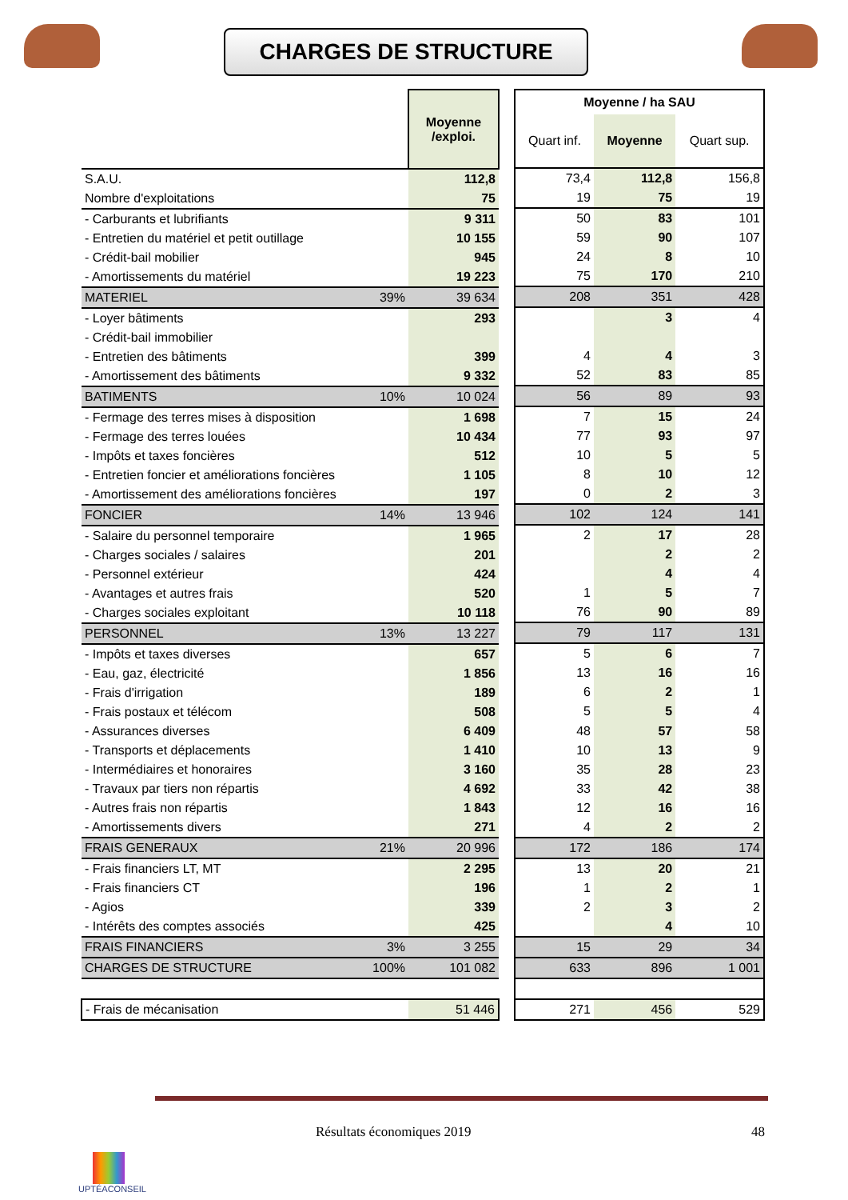CHARGES DE STRUCTURE
| | Moyenne /exploi. |
| --- | --- |
| S.A.U. | 112,8 |
| Nombre d'exploitations | 75 |
| - Carburants et lubrifiants | 9 311 |
| - Entretien du matériel et petit outillage | 10 155 |
| - Crédit-bail mobilier | 945 |
| - Amortissements du matériel | 19 223 |
| MATERIEL 39% | 39 634 |
| - Loyer bâtiments | 293 |
| - Crédit-bail immobilier | |
| - Entretien des bâtiments | 399 |
| - Amortissement des bâtiments | 9 332 |
| BATIMENTS 10% | 10 024 |
| - Fermage des terres mises à disposition | 1 698 |
| - Fermage des terres louées | 10 434 |
| - Impôts et taxes foncières | 512 |
| - Entretien foncier et améliorations foncières | 1 105 |
| - Amortissement des améliorations foncières | 197 |
| FONCIER 14% | 13 946 |
| - Salaire du personnel temporaire | 1 965 |
| - Charges sociales / salaires | 201 |
| - Personnel extérieur | 424 |
| - Avantages et autres frais | 520 |
| - Charges sociales exploitant | 10 118 |
| PERSONNEL 13% | 13 227 |
| - Impôts et taxes diverses | 657 |
| - Eau, gaz, électricité | 1 856 |
| - Frais d'irrigation | 189 |
| - Frais postaux et télécom | 508 |
| - Assurances diverses | 6 409 |
| - Transports et déplacements | 1 410 |
| - Intermédiaires et honoraires | 3 160 |
| - Travaux par tiers non répartis | 4 692 |
| - Autres frais non répartis | 1 843 |
| - Amortissements divers | 271 |
| FRAIS GENERAUX 21% | 20 996 |
| - Frais financiers LT, MT | 2 295 |
| - Frais financiers CT | 196 |
| - Agios | 339 |
| - Intérêts des comptes associés | 425 |
| FRAIS FINANCIERS 3% | 3 255 |
| CHARGES DE STRUCTURE 100% | 101 082 |
| - Frais de mécanisation | 51 446 |
| Moyenne / ha SAU | | |
| --- | --- | --- |
| Quart inf. | Moyenne | Quart sup. |
| 73,4 | 112,8 | 156,8 |
| 19 | 75 | 19 |
| 50 | 83 | 101 |
| 59 | 90 | 107 |
| 24 | 8 | 10 |
| 75 | 170 | 210 |
| 208 | 351 | 428 |
| | 3 | 4 |
| 4 | 4 | 3 |
| 52 | 83 | 85 |
| 56 | 89 | 93 |
| 7 | 15 | 24 |
| 77 | 93 | 97 |
| 10 | 5 | 5 |
| 8 | 10 | 12 |
| 0 | 2 | 3 |
| 102 | 124 | 141 |
| 2 | 17 | 28 |
| | 2 | 2 |
| | 4 | 4 |
| 1 | 5 | 7 |
| 76 | 90 | 89 |
| 79 | 117 | 131 |
| 5 | 6 | 7 |
| 13 | 16 | 16 |
| 6 | 2 | 1 |
| 5 | 5 | 4 |
| 48 | 57 | 58 |
| 10 | 13 | 9 |
| 35 | 28 | 23 |
| 33 | 42 | 38 |
| 12 | 16 | 16 |
| 4 | 2 | 2 |
| 172 | 186 | 174 |
| 13 | 20 | 21 |
| 1 | 2 | 1 |
| 2 | 3 | 2 |
| | 4 | 10 |
| 15 | 29 | 34 |
| 633 | 896 | 1 001 |
| 271 | 456 | 529 |
Résultats économiques 2019 48
UPTÉACONSEIL